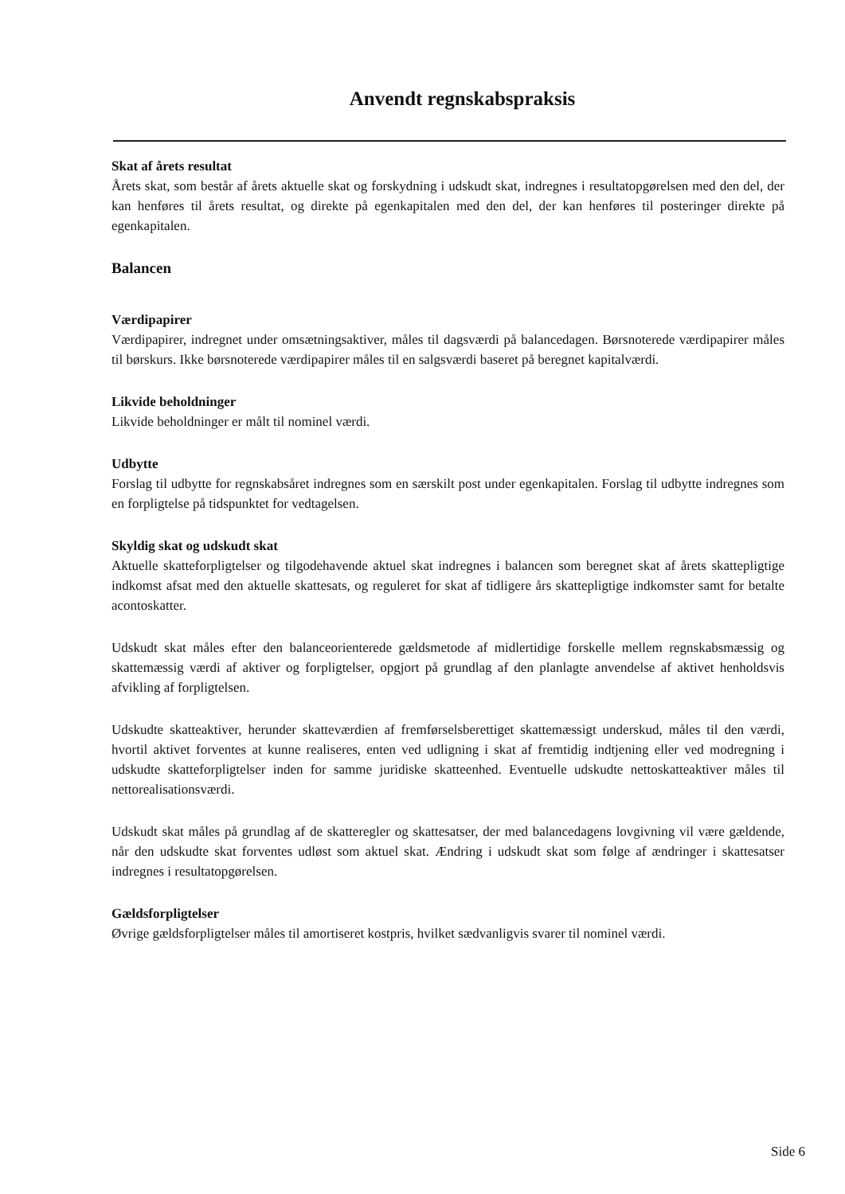Anvendt regnskabspraksis
Skat af årets resultat
Årets skat, som består af årets aktuelle skat og forskydning i udskudt skat, indregnes i resultatopgørelsen med den del, der kan henføres til årets resultat, og direkte på egenkapitalen med den del, der kan henføres til posteringer direkte på egenkapitalen.
Balancen
Værdipapirer
Værdipapirer, indregnet under omsætningsaktiver, måles til dagsværdi på balancedagen. Børsnoterede værdipapirer måles til børskurs. Ikke børsnoterede værdipapirer måles til en salgsværdi baseret på beregnet kapitalværdi.
Likvide beholdninger
Likvide beholdninger er målt til nominel værdi.
Udbytte
Forslag til udbytte for regnskabsåret indregnes som en særskilt post under egenkapitalen. Forslag til udbytte indregnes som en forpligtelse på tidspunktet for vedtagelsen.
Skyldig skat og udskudt skat
Aktuelle skatteforpligtelser og tilgodehavende aktuel skat indregnes i balancen som beregnet skat af årets skattepligtige indkomst afsat med den aktuelle skattesats, og reguleret for skat af tidligere års skattepligtige indkomster samt for betalte acontoskatter.
Udskudt skat måles efter den balanceorienterede gældsmetode af midlertidige forskelle mellem regnskabsmæssig og skattemæssig værdi af aktiver og forpligtelser, opgjort på grundlag af den planlagte anvendelse af aktivet henholdsvis afvikling af forpligtelsen.
Udskudte skatteaktiver, herunder skatteværdien af fremførselsberettiget skattemæssigt underskud, måles til den værdi, hvortil aktivet forventes at kunne realiseres, enten ved udligning i skat af fremtidig indtjening eller ved modregning i udskudte skatteforpligtelser inden for samme juridiske skatteenhed. Eventuelle udskudte nettoskatteaktiver måles til nettorealisationsværdi.
Udskudt skat måles på grundlag af de skatteregler og skattesatser, der med balancedagens lovgivning vil være gældende, når den udskudte skat forventes udløst som aktuel skat. Ændring i udskudt skat som følge af ændringer i skattesatser indregnes i resultatopgørelsen.
Gældsforpligtelser
Øvrige gældsforpligtelser måles til amortiseret kostpris, hvilket sædvanligvis svarer til nominel værdi.
Side 6